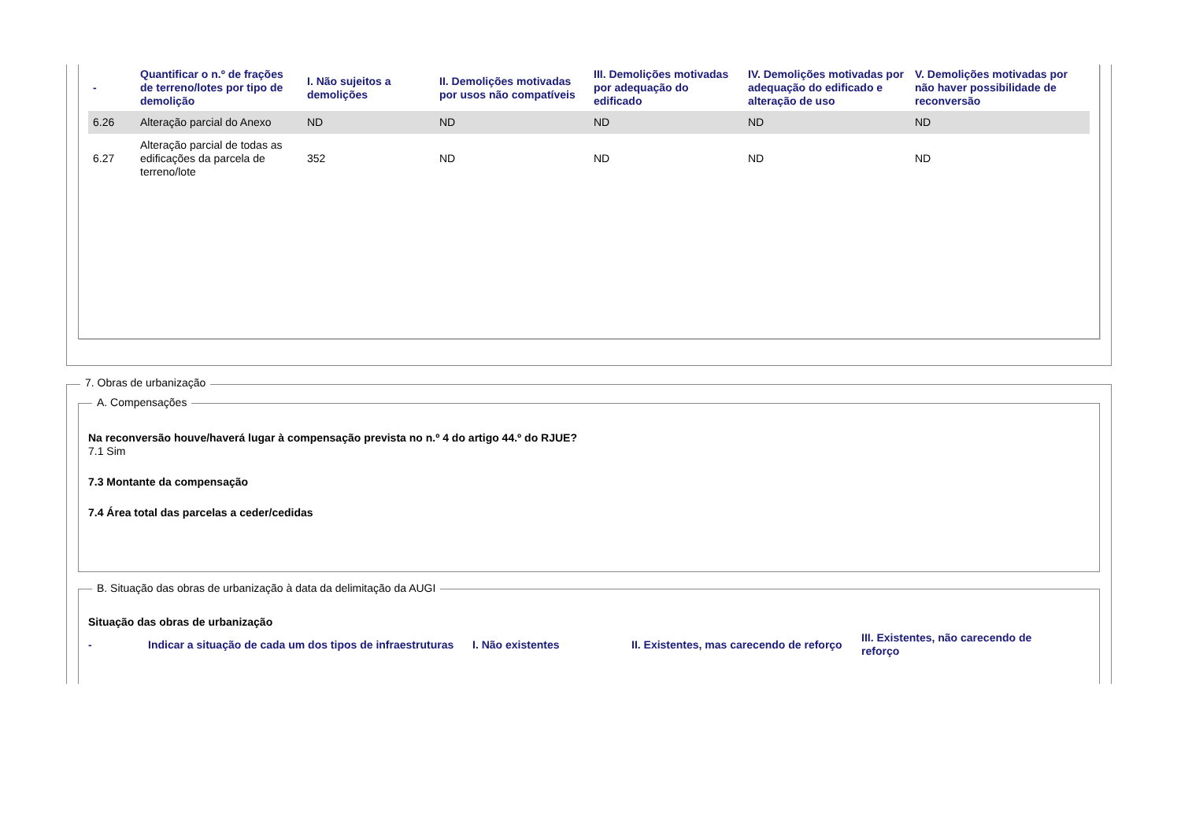| - | Quantificar o n.º de frações de terreno/lotes por tipo de demolição | I. Não sujeitos a demolições | II. Demolições motivadas por usos não compatíveis | III. Demolições motivadas por adequação do edificado | IV. Demolições motivadas por adequação do edificado e alteração de uso | V. Demolições motivadas por não haver possibilidade de reconversão |
| --- | --- | --- | --- | --- | --- | --- |
| 6.26 | Alteração parcial do Anexo | ND | ND | ND | ND | ND |
| 6.27 | Alteração parcial de todas as edificações da parcela de terreno/lote | 352 | ND | ND | ND | ND |
7. Obras de urbanização
A. Compensações
Na reconversão houve/haverá lugar à compensação prevista no n.º 4 do artigo 44.º do RJUE?
7.1 Sim
7.3 Montante da compensação
7.4 Área total das parcelas a ceder/cedidas
B. Situação das obras de urbanização à data da delimitação da AUGI
Situação das obras de urbanização
| - | Indicar a situação de cada um dos tipos de infraestruturas | I. Não existentes | II. Existentes, mas carecendo de reforço | III. Existentes, não carecendo de reforço |
| --- | --- | --- | --- | --- |